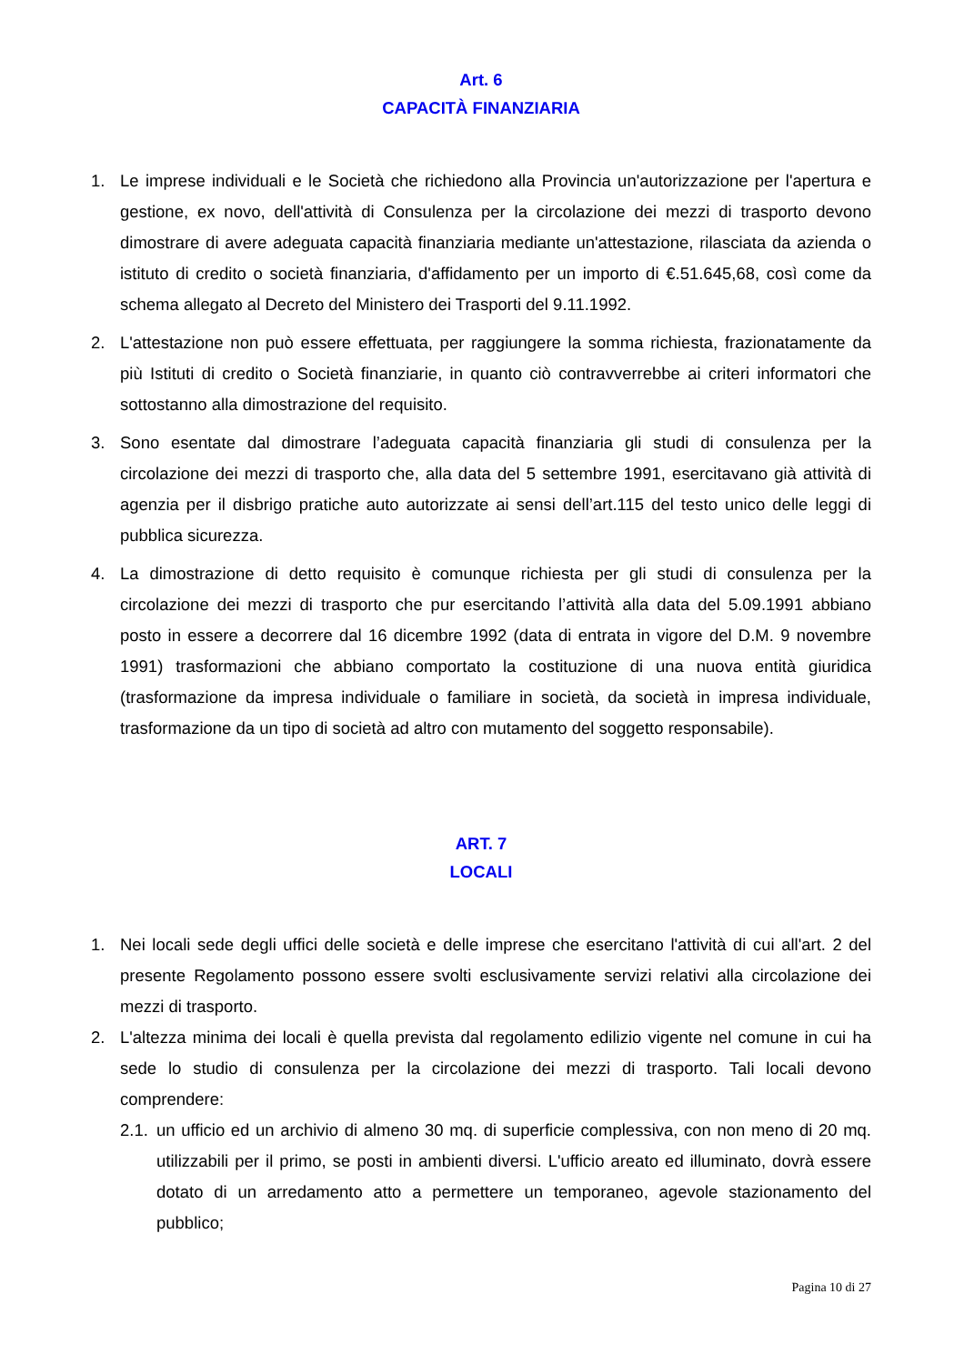Art. 6
CAPACITÀ FINANZIARIA
1. Le imprese individuali e le Società che richiedono alla Provincia un'autorizzazione per l'apertura e gestione, ex novo, dell'attività di Consulenza per la circolazione dei mezzi di trasporto devono dimostrare di avere adeguata capacità finanziaria mediante un'attestazione, rilasciata da azienda o istituto di credito o società finanziaria, d'affidamento per un importo di €.51.645,68, così come da schema allegato al Decreto del Ministero dei Trasporti del 9.11.1992.
2. L'attestazione non può essere effettuata, per raggiungere la somma richiesta, frazionatamente da più Istituti di credito o Società finanziarie, in quanto ciò contravverrebbe ai criteri informatori che sottostanno alla dimostrazione del requisito.
3. Sono esentate dal dimostrare l’adeguata capacità finanziaria gli studi di consulenza per la circolazione dei mezzi di trasporto che, alla data del 5 settembre 1991, esercitavano già attività di agenzia per il disbrigo pratiche auto autorizzate ai sensi dell’art.115 del testo unico delle leggi di pubblica sicurezza.
4. La dimostrazione di detto requisito è comunque richiesta per gli studi di consulenza per la circolazione dei mezzi di trasporto che pur esercitando l’attività alla data del 5.09.1991 abbiano posto in essere a decorrere dal 16 dicembre 1992 (data di entrata in vigore del D.M. 9 novembre 1991) trasformazioni che abbiano comportato la costituzione di una nuova entità giuridica (trasformazione da impresa individuale o familiare in società, da società in impresa individuale, trasformazione da un tipo di società ad altro con mutamento del soggetto responsabile).
ART. 7
LOCALI
1. Nei locali sede degli uffici delle società e delle imprese che esercitano l'attività di cui all'art. 2 del presente Regolamento possono essere svolti esclusivamente servizi relativi alla circolazione dei mezzi di trasporto.
2. L'altezza minima dei locali è quella prevista dal regolamento edilizio vigente nel comune in cui ha sede lo studio di consulenza per la circolazione dei mezzi di trasporto. Tali locali devono comprendere:
2.1. un ufficio ed un archivio di almeno 30 mq. di superficie complessiva, con non meno di 20 mq. utilizzabili per il primo, se posti in ambienti diversi. L'ufficio areato ed illuminato, dovrà essere dotato di un arredamento atto a permettere un temporaneo, agevole stazionamento del pubblico;
Pagina 10 di 27